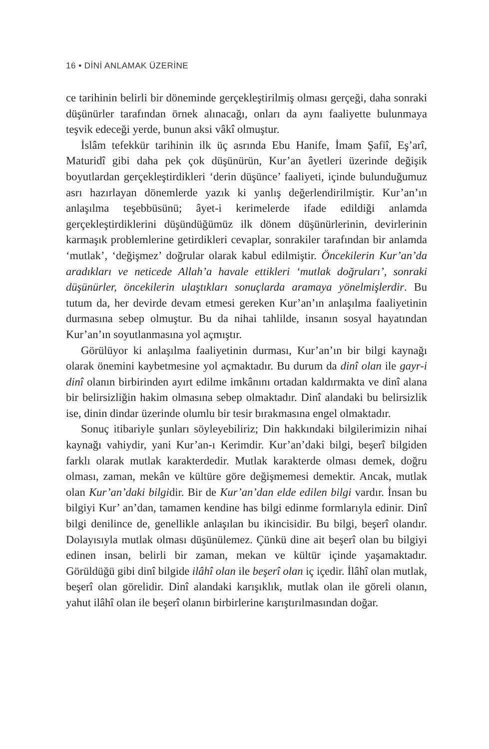16 • DİNİ ANLAMAK ÜZERİNE
ce tarihinin belirli bir döneminde gerçekleştirilmiş olması gerçeği, daha sonraki düşünürler tarafından örnek alınacağı, onları da aynı faaliyette bulunmaya teşvik edeceği yerde, bunun aksi vâkî olmuştur.
İslâm tefekkür tarihinin ilk üç asrında Ebu Hanife, İmam Şafiî, Eş’arî, Maturidî gibi daha pek çok düşünürün, Kur’an âyetleri üzerinde değişik boyutlardan gerçekleştirdikleri ‘derin düşünce’ faaliyeti, içinde bulunduğumuz asrı hazırlayan dönemlerde yazık ki yanlış değerlendirilmiştir. Kur’an’ın anlaşılma teşebbüsünü; âyet-i kerimelerde ifade edildiği anlamda gerçekleştirdiklerini düşündüğümüz ilk dönem düşünürlerinin, devirlerinin karmaşık problemlerine getirdikleri cevaplar, sonrakiler tarafından bir anlamda ‘mutlak’, ‘değişmez’ doğrular olarak kabul edilmiştir. Öncekilerin Kur’an’da aradıkları ve neticede Allah’a havale ettikleri ‘mutlak doğruları’, sonraki düşünürler, öncekilerin ulaştıkları sonuçlarda aramaya yönelmişlerdir. Bu tutum da, her devirde devam etmesi gereken Kur’an’ın anlaşılma faaliyetinin durmasına sebep olmuştur. Bu da nihai tahlilde, insanın sosyal hayatından Kur’an’ın soyutlanmasına yol açmıştır.
Görülüyor ki anlaşılma faaliyetinin durması, Kur’an’ın bir bilgi kaynağı olarak önemini kaybetmesine yol açmaktadır. Bu durum da dinî olan ile gayr-i dinî olanın birbirinden ayırt edilme imkânını ortadan kaldırmakta ve dinî alana bir belirsizliğin hakim olmasına sebep olmaktadır. Dinî alandaki bu belirsizlik ise, dinin dindar üzerinde olumlu bir tesir bırakmasına engel olmaktadır.
Sonuç itibariyle şunları söyleyebiliriz; Din hakkındaki bilgilerimizin nihai kaynağı vahiydir, yani Kur’an-ı Kerimdir. Kur’an’daki bilgi, beşerî bilgiden farklı olarak mutlak karakterdedir. Mutlak karakterde olması demek, doğru olması, zaman, mekân ve kültüre göre değişmemesi demektir. Ancak, mutlak olan Kur’an’daki bilgidir. Bir de Kur’an’dan elde edilen bilgi vardır. İnsan bu bilgiyi Kur’ an’dan, tamamen kendine has bilgi edinme formlarıyla edinir. Dinî bilgi denilince de, genellikle anlaşılan bu ikincisidir. Bu bilgi, beşerî olandır. Dolayısıyla mutlak olması düşünülemez. Çünkü dine ait beşerî olan bu bilgiyi edinen insan, belirli bir zaman, mekan ve kültür içinde yaşamaktadır. Görüldüğü gibi dinî bilgide ilâhî olan ile beşerî olan iç içedir. İlâhî olan mutlak, beşerî olan görelidir. Dinî alandaki karışıklık, mutlak olan ile göreli olanın, yahut ilâhî olan ile beşerî olanın birbirlerine karıştırılmasından doğar.